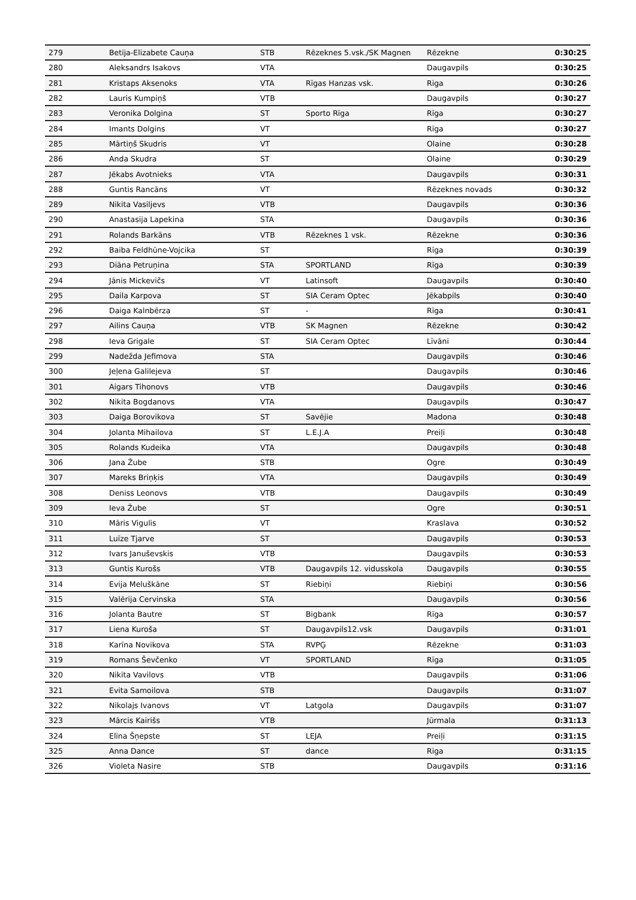| 279 | Betija-Elizabete Cauņa | STB | Rēzeknes 5.vsk./SK Magnen | Rēzekne | 0:30:25 |
| 280 | Aleksandrs Isakovs | VTA | | Daugavpils | 0:30:25 |
| 281 | Kristaps Aksenoks | VTA | Rīgas Hanzas vsk. | Riga | 0:30:26 |
| 282 | Lauris Kumpiņš | VTB | | Daugavpils | 0:30:27 |
| 283 | Veronika Dolgina | ST | Sporto Rīga | Rīga | 0:30:27 |
| 284 | Imants Dolgins | VT | | Rīga | 0:30:27 |
| 285 | Mārtiņš Skudris | VT | | Olaine | 0:30:28 |
| 286 | Anda Skudra | ST | | Olaine | 0:30:29 |
| 287 | Jēkabs Avotnieks | VTA | | Daugavpils | 0:30:31 |
| 288 | Guntis Rancāns | VT | | Rēzeknes novads | 0:30:32 |
| 289 | Nikita Vasiljevs | VTB | | Daugavpils | 0:30:36 |
| 290 | Anastasija Lapekina | STA | | Daugavpils | 0:30:36 |
| 291 | Rolands Barkāns | VTB | Rēzeknes 1 vsk. | Rēzekne | 0:30:36 |
| 292 | Baiba Feldhūne-Vojcika | ST | | Rīga | 0:30:39 |
| 293 | Diāna Petruņina | STA | SPORTLAND | Rīga | 0:30:39 |
| 294 | Jānis Mickevičs | VT | Latinsoft | Daugavpils | 0:30:40 |
| 295 | Daila Karpova | ST | SIA Ceram Optec | Jēkabpils | 0:30:40 |
| 296 | Daiga Kalnbērza | ST | - | Rīga | 0:30:41 |
| 297 | Ailins Cauņa | VTB | SK Magnen | Rēzekne | 0:30:42 |
| 298 | Ieva Grigale | ST | SIA Ceram Optec | Līvāni | 0:30:44 |
| 299 | Nadežda Jefimova | STA | | Daugavpils | 0:30:46 |
| 300 | Jeļena Galilejeva | ST | | Daugavpils | 0:30:46 |
| 301 | Aigars Tihonovs | VTB | | Daugavpils | 0:30:46 |
| 302 | Nikita Bogdanovs | VTA | | Daugavpils | 0:30:47 |
| 303 | Daiga Borovikova | ST | Savējie | Madona | 0:30:48 |
| 304 | Jolanta Mihailova | ST | L.E.J.A | Preiļi | 0:30:48 |
| 305 | Rolands Kudeika | VTA | | Daugavpils | 0:30:48 |
| 306 | Jana Žube | STB | | Ogre | 0:30:49 |
| 307 | Mareks Briņķis | VTA | | Daugavpils | 0:30:49 |
| 308 | Deniss Leonovs | VTB | | Daugavpils | 0:30:49 |
| 309 | Ieva Žube | ST | | Ogre | 0:30:51 |
| 310 | Māris Vigulis | VT | | Kraslava | 0:30:52 |
| 311 | Luīze Tjarve | ST | | Daugavpils | 0:30:53 |
| 312 | Ivars Januševskis | VTB | | Daugavpils | 0:30:53 |
| 313 | Guntis Kurošs | VTB | Daugavpils 12. vidusskola | Daugavpils | 0:30:55 |
| 314 | Evija Meluškāne | ST | Riebiņi | Riebiņi | 0:30:56 |
| 315 | Valērija Cervinska | STA | | Daugavpils | 0:30:56 |
| 316 | Jolanta Bautre | ST | Bigbank | Rīga | 0:30:57 |
| 317 | Liena Kuroša | ST | Daugavpils12.vsk | Daugavpils | 0:31:01 |
| 318 | Karīna Novikova | STA | RVPĢ | Rēzekne | 0:31:03 |
| 319 | Romans Ševčenko | VT | SPORTLAND | Rīga | 0:31:05 |
| 320 | Nikita Vavilovs | VTB | | Daugavpils | 0:31:06 |
| 321 | Evita Samoilova | STB | | Daugavpils | 0:31:07 |
| 322 | Nikolajs Ivanovs | VT | Latgola | Daugavpils | 0:31:07 |
| 323 | Mārcis Kairišs | VTB | | Jūrmala | 0:31:13 |
| 324 | Elīna Šņepste | ST | LEJA | Preiļi | 0:31:15 |
| 325 | Anna Dance | ST | dance | Riga | 0:31:15 |
| 326 | Violeta Nasire | STB | | Daugavpils | 0:31:16 |